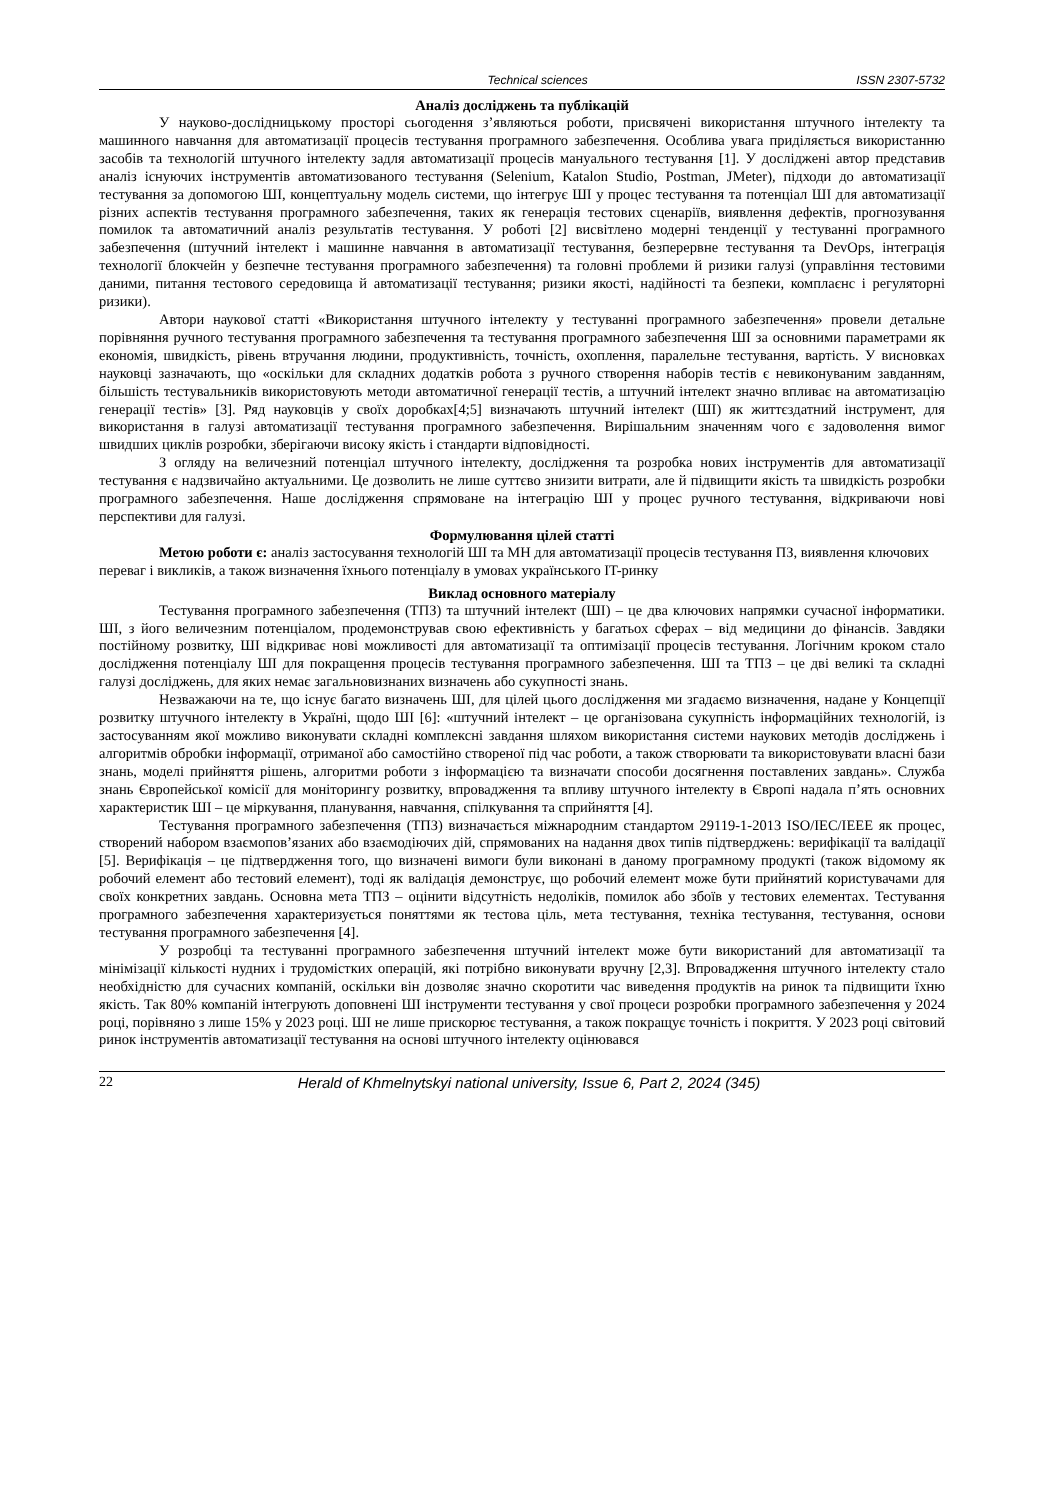Technical sciences ISSN 2307-5732
Аналіз досліджень та публікацій
У науково-дослідницькому просторі сьогодення з’являються роботи, присвячені використання штучного інтелекту та машинного навчання для автоматизації процесів тестування програмного забезпечення. Особлива увага приділяється використанню засобів та технологій штучного інтелекту задля автоматизації процесів мануального тестування [1]. У досліджені автор представив аналіз існуючих інструментів автоматизованого тестування (Selenium, Katalon Studio, Postman, JMeter), підходи до автоматизації тестування за допомогою ШІ, концептуальну модель системи, що інтегрує ШІ у процес тестування та потенціал ШІ для автоматизації різних аспектів тестування програмного забезпечення, таких як генерація тестових сценаріїв, виявлення дефектів, прогнозування помилок та автоматичний аналіз результатів тестування. У роботі [2] висвітлено модерні тенденції у тестуванні програмного забезпечення (штучний інтелект і машинне навчання в автоматизації тестування, безперервне тестування та DevOps, інтеграція технології блокчейн у безпечне тестування програмного забезпечення) та головні проблеми й ризики галузі (управління тестовими даними, питання тестового середовища й автоматизації тестування; ризики якості, надійності та безпеки, комплаєнс і регуляторні ризики).
Автори наукової статті «Використання штучного інтелекту у тестуванні програмного забезпечення» провели детальне порівняння ручного тестування програмного забезпечення та тестування програмного забезпечення ШІ за основними параметрами як економія, швидкість, рівень втручання людини, продуктивність, точність, охоплення, паралельне тестування, вартість. У висновках науковці зазначають, що «оскільки для складних додатків робота з ручного створення наборів тестів є невиконуваним завданням, більшість тестувальників використовують методи автоматичної генерації тестів, а штучний інтелект значно впливає на автоматизацію генерації тестів» [3]. Ряд науковців у своїх доробках[4;5] визначають штучний інтелект (ШІ) як життєздатний інструмент, для використання в галузі автоматизації тестування програмного забезпечення. Вирішальним значенням чого є задоволення вимог швидших циклів розробки, зберігаючи високу якість і стандарти відповідності.
З огляду на величезний потенціал штучного інтелекту, дослідження та розробка нових інструментів для автоматизації тестування є надзвичайно актуальними. Це дозволить не лише суттєво знизити витрати, але й підвищити якість та швидкість розробки програмного забезпечення. Наше дослідження спрямоване на інтеграцію ШІ у процес ручного тестування, відкриваючи нові перспективи для галузі.
Формулювання цілей статті
Метою роботи є: аналіз застосування технологій ШІ та МН для автоматизації процесів тестування ПЗ, виявлення ключових переваг і викликів, а також визначення їхнього потенціалу в умовах українського IT-ринку
Виклад основного матеріалу
Тестування програмного забезпечення (ТПЗ) та штучний інтелект (ШІ) – це два ключових напрямки сучасної інформатики. ШІ, з його величезним потенціалом, продемонстрував свою ефективність у багатьох сферах – від медицини до фінансів. Завдяки постійному розвитку, ШІ відкриває нові можливості для автоматизації та оптимізації процесів тестування. Логічним кроком стало дослідження потенціалу ШІ для покращення процесів тестування програмного забезпечення. ШІ та ТПЗ – це дві великі та складні галузі досліджень, для яких немає загальновизнаних визначень або сукупності знань.
Незважаючи на те, що існує багато визначень ШІ, для цілей цього дослідження ми згадаємо визначення, надане у Концепції розвитку штучного інтелекту в Україні, щодо ШІ [6]: «штучний інтелект – це організована сукупність інформаційних технологій, із застосуванням якої можливо виконувати складні комплексні завдання шляхом використання системи наукових методів досліджень і алгоритмів обробки інформації, отриманої або самостійно створеної під час роботи, а також створювати та використовувати власні бази знань, моделі прийняття рішень, алгоритми роботи з інформацією та визначати способи досягнення поставлених завдань». Служба знань Європейської комісії для моніторингу розвитку, впровадження та впливу штучного інтелекту в Європі надала п’ять основних характеристик ШІ – це міркування, планування, навчання, спілкування та сприйняття [4].
Тестування програмного забезпечення (ТПЗ) визначається міжнародним стандартом 29119-1-2013 ISO/IEC/IEEE як процес, створений набором взаємопов’язаних або взаємодіючих дій, спрямованих на надання двох типів підтверджень: верифікації та валідації [5]. Верифікація – це підтвердження того, що визначені вимоги були виконані в даному програмному продукті (також відомому як робочий елемент або тестовий елемент), тоді як валідація демонструє, що робочий елемент може бути прийнятий користувачами для своїх конкретних завдань. Основна мета ТПЗ – оцінити відсутність недоліків, помилок або збоїв у тестових елементах. Тестування програмного забезпечення характеризується поняттями як тестова ціль, мета тестування, техніка тестування, тестування, основи тестування програмного забезпечення [4].
У розробці та тестуванні програмного забезпечення штучний інтелект може бути використаний для автоматизації та мінімізації кількості нудних і трудомістких операцій, які потрібно виконувати вручну [2,3]. Впровадження штучного інтелекту стало необхідністю для сучасних компаній, оскільки він дозволяє значно скоротити час виведення продуктів на ринок та підвищити їхню якість. Так 80% компаній інтегрують доповнені ШІ інструменти тестування у свої процеси розробки програмного забезпечення у 2024 році, порівняно з лише 15% у 2023 році. ШІ не лише прискорює тестування, а також покращує точність і покриття. У 2023 році світовий ринок інструментів автоматизації тестування на основі штучного інтелекту оцінювався
22 Herald of Khmelnytskyi national university, Issue 6, Part 2, 2024 (345)